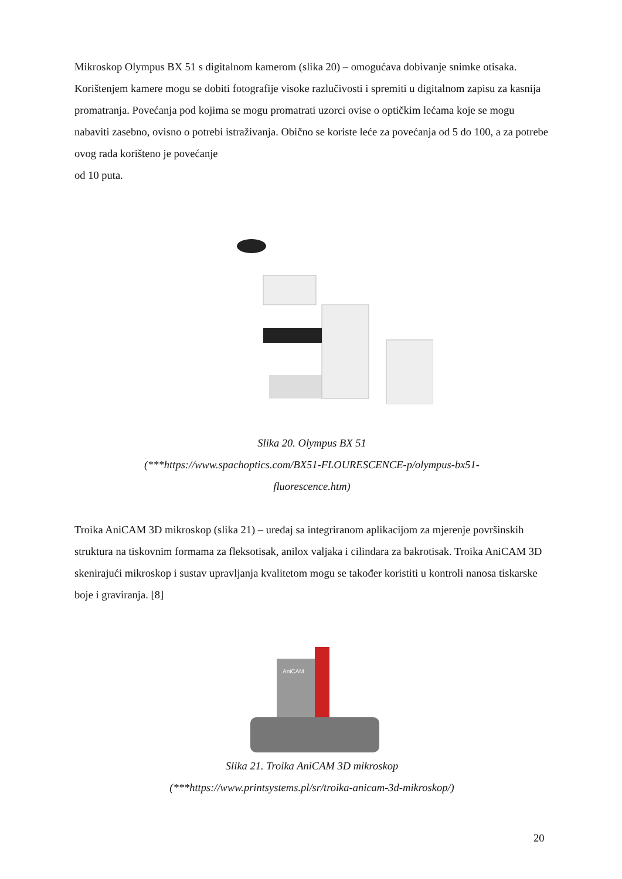Mikroskop Olympus BX 51 s digitalnom kamerom (slika 20) – omogućava dobivanje snimke otisaka. Korištenjem kamere mogu se dobiti fotografije visoke razlučivosti i spremiti u digitalnom zapisu za kasnija promatranja. Povećanja pod kojima se mogu promatrati uzorci ovise o optičkim lećama koje se mogu nabaviti zasebno, ovisno o potrebi istraživanja. Obično se koriste leće za povećanja od 5 do 100, a za potrebe ovog rada korišteno je povećanje
od 10 puta.
Slika 20. Olympus BX 51
(***https://www.spachoptics.com/BX51-FLOURESCENCE-p/olympus-bx51-
fluorescence.htm)
Troika AniCAM 3D mikroskop (slika 21) – uređaj sa integriranom aplikacijom za mjerenje površinskih struktura na tiskovnim formama za fleksotisak, anilox valjaka i cilindara za bakrotisak. Troika AniCAM 3D skenirajući mikroskop i sustav upravljanja kvalitetom mogu se također koristiti u kontroli nanosa tiskarske boje i graviranja. [8]
AniCAM
Slika 21. Troika AniCAM 3D mikroskop
(***https://www.printsystems.pl/sr/troika-anicam-3d-mikroskop/)
20